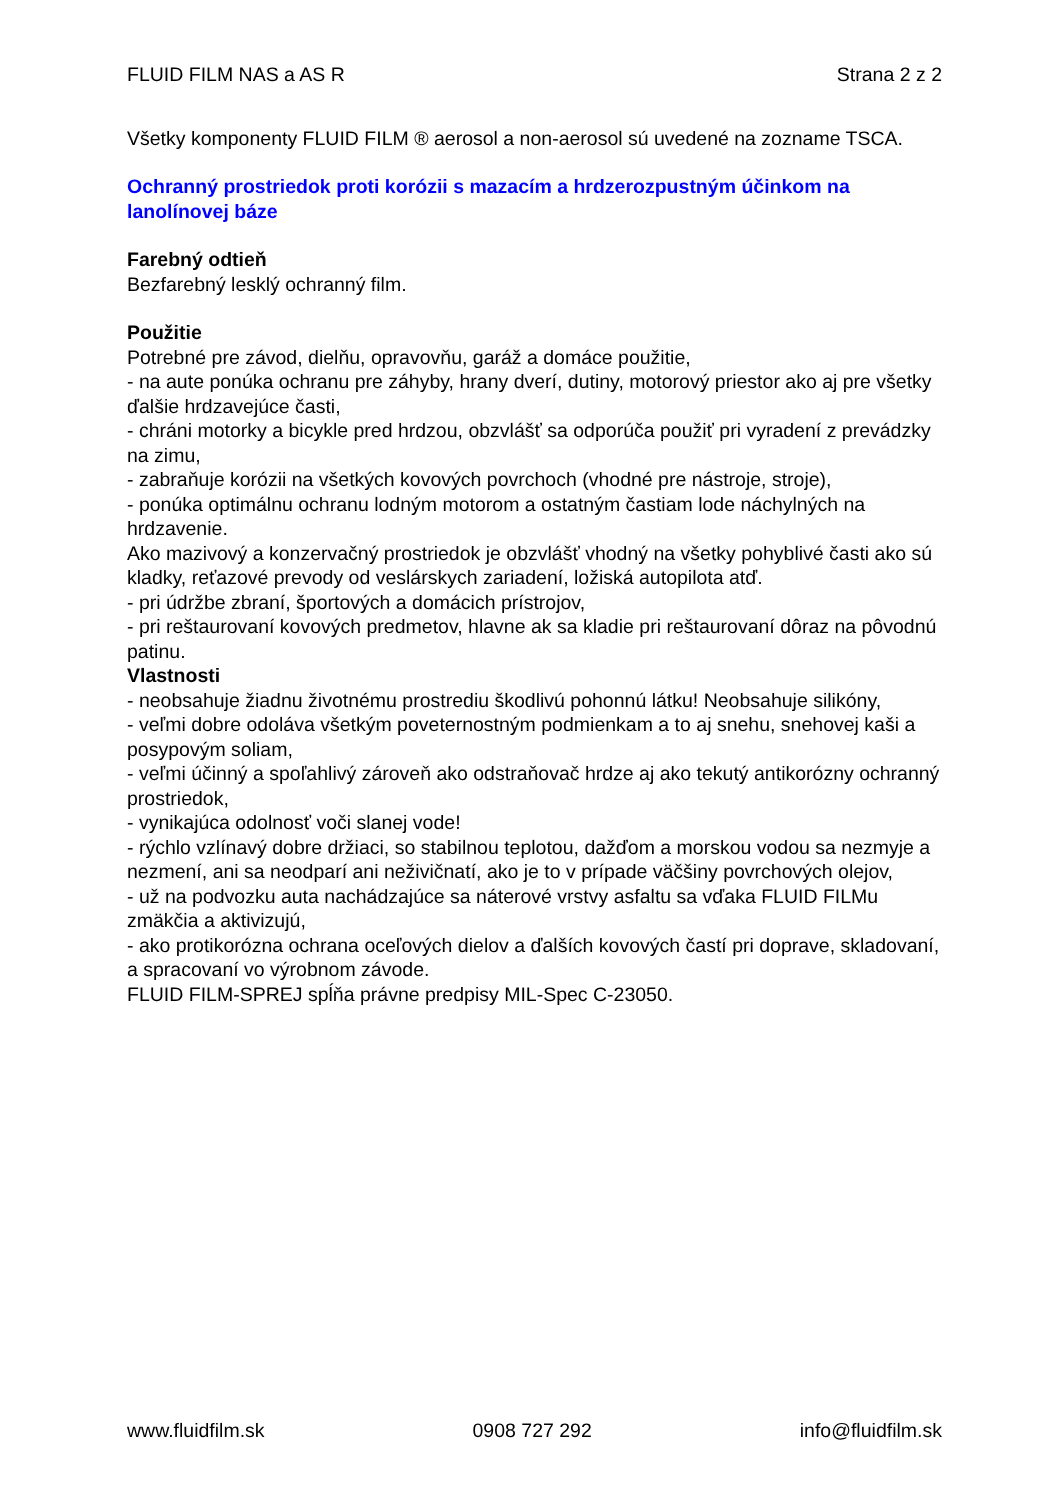FLUID FILM NAS a AS R Strana 2 z 2
Všetky komponenty FLUID FILM ® aerosol a non-aerosol sú uvedené na zozname TSCA.
Ochranný prostriedok proti korózii s mazacím a hrdzerozpustným účinkom na lanolínovej báze
Farebný odtieň
Bezfarebný lesklý ochranný film.
Použitie
Potrebné pre závod, dielňu, opravovňu, garáž a domáce použitie,
- na aute ponúka ochranu pre záhyby, hrany dverí, dutiny, motorový priestor ako aj pre všetky ďalšie hrdzavejúce časti,
- chráni motorky a bicykle pred hrdzou, obzvlášť sa odporúča použiť pri vyradení z prevádzky na zimu,
- zabraňuje korózii na všetkých kovových povrchoch (vhodné pre nástroje, stroje),
- ponúka optimálnu ochranu lodným motorom a ostatným častiam lode náchylných na hrdzavenie.
Ako mazivový a konzervačný prostriedok je obzvlášť vhodný na všetky pohyblivé časti ako sú kladky, reťazové prevody od veslárskych zariadení, ložiská autopilota atď.
- pri údržbe zbraní, športových a domácich prístrojov,
- pri reštaurovaní kovových predmetov, hlavne ak sa kladie pri reštaurovaní dôraz na pôvodnú patinu.
Vlastnosti
- neobsahuje žiadnu životnému prostrediu škodlivú pohonnú látku! Neobsahuje silikóny,
- veľmi dobre odoláva všetkým poveternostným podmienkam a to aj snehu, snehovej kaši a posypovým soliam,
- veľmi účinný a spoľahlivý zároveň ako odstraňovač hrdze aj ako tekutý antikorózny ochranný prostriedok,
- vynikajúca odolnosť voči slanej vode!
- rýchlo vzlínavý dobre držiaci, so stabilnou teplotou, dažďom a morskou vodou sa nezmyje a nezmení, ani sa neodparí ani neživičnatí, ako je to v prípade väčšiny povrchových olejov,
- už na podvozku auta nachádzajúce sa náterové vrstvy asfaltu sa vďaka FLUID FILMu zmäkčia a aktivizujú,
- ako protikorózna ochrana oceľových dielov a ďalších kovových častí pri doprave, skladovaní, a spracovaní vo výrobnom závode.
FLUID FILM-SPREJ spĺňa právne predpisy MIL-Spec C-23050.
www.fluidfilm.sk 0908 727 292 info@fluidfilm.sk